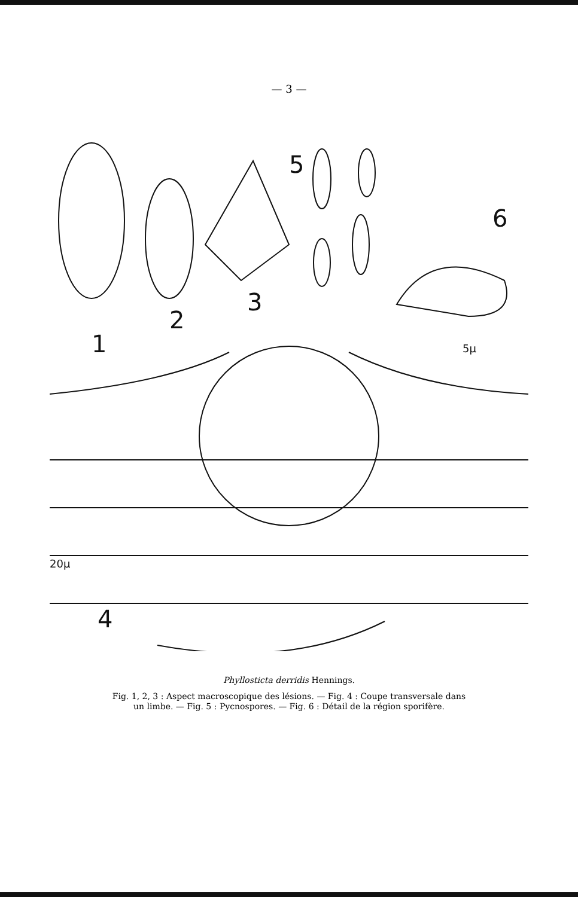— 3 —
1
2
3
5
6
4
5µ
20µ
Phyllosticta derridis Hennings.
Fig. 1, 2, 3 : Aspect macroscopique des lésions. — Fig. 4 : Coupe transversale dans
un limbe. — Fig. 5 : Pycnospores. — Fig. 6 : Détail de la région sporifère.